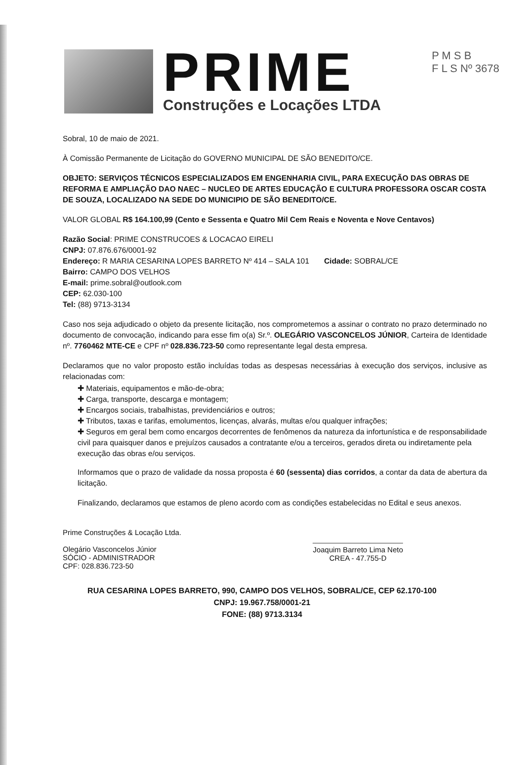P M S B
F L S Nº 3678
PRIME
Construções e Locações LTDA
Sobral, 10 de maio de 2021.
À Comissão Permanente de Licitação do GOVERNO MUNICIPAL DE SÃO BENEDITO/CE.
OBJETO: SERVIÇOS TÉCNICOS ESPECIALIZADOS EM ENGENHARIA CIVIL, PARA EXECUÇÃO DAS OBRAS DE REFORMA E AMPLIAÇÃO DAO NAEC – NUCLEO DE ARTES EDUCAÇÃO E CULTURA PROFESSORA OSCAR COSTA DE SOUZA, LOCALIZADO NA SEDE DO MUNICIPIO DE SÃO BENEDITO/CE.
VALOR GLOBAL R$ 164.100,99 (Cento e Sessenta e Quatro Mil Cem Reais e Noventa e Nove Centavos)
Razão Social: PRIME CONSTRUCOES & LOCACAO EIRELI
CNPJ: 07.876.676/0001-92
Endereço: R MARIA CESARINA LOPES BARRETO Nº 414 – SALA 101 Cidade: SOBRAL/CE
Bairro: CAMPO DOS VELHOS
E-mail: prime.sobral@outlook.com
CEP: 62.030-100
Tel: (88) 9713-3134
Caso nos seja adjudicado o objeto da presente licitação, nos comprometemos a assinar o contrato no prazo determinado no documento de convocação, indicando para esse fim o(a) Sr.º. OLEGÁRIO VASCONCELOS JÚNIOR, Carteira de Identidade nº. 7760462 MTE-CE e CPF nº 028.836.723-50 como representante legal desta empresa.
Declaramos que no valor proposto estão incluídas todas as despesas necessárias à execução dos serviços, inclusive as relacionadas com:
✚ Materiais, equipamentos e mão-de-obra;
✚ Carga, transporte, descarga e montagem;
✚ Encargos sociais, trabalhistas, previdenciários e outros;
✚ Tributos, taxas e tarifas, emolumentos, licenças, alvarás, multas e/ou qualquer infrações;
✚ Seguros em geral bem como encargos decorrentes de fenômenos da natureza da infortunística e de responsabilidade civil para quaisquer danos e prejuízos causados a contratante e/ou a terceiros, gerados direta ou indiretamente pela execução das obras e/ou serviços.
Informamos que o prazo de validade da nossa proposta é 60 (sessenta) dias corridos, a contar da data de abertura da licitação.
Finalizando, declaramos que estamos de pleno acordo com as condições estabelecidas no Edital e seus anexos.
Prime Construções & Locação Ltda.
Olegário Vasconcelos Júnior
SÓCIO - ADMINISTRADOR
CPF: 028.836.723-50
Joaquim Barreto Lima Neto
CREA - 47.755-D
RUA CESARINA LOPES BARRETO, 990, CAMPO DOS VELHOS, SOBRAL/CE, CEP 62.170-100
CNPJ: 19.967.758/0001-21
FONE: (88) 9713.3134